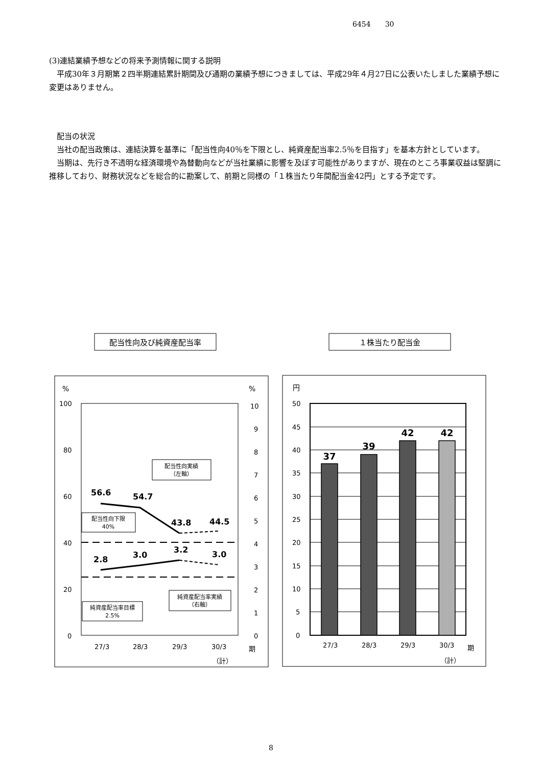6454　　30
(3)連結業績予想などの将来予測情報に関する説明
　平成30年３月期第２四半期連結累計期間及び通期の業績予想につきましては、平成29年４月27日に公表いたしました業績予想に変更はありません。
　配当の状況
　当社の配当政策は、連結決算を基準に「配当性向40％を下限とし、純資産配当率2.5％を目指す」を基本方針としています。
　当期は、先行き不透明な経済環境や為替動向などが当社業績に影響を及ぼす可能性がありますが、現在のところ事業収益は堅調に推移しており、財務状況などを総合的に勘案して、前期と同様の「１株当たり年間配当金42円」とする予定です。
配当性向及び純資産配当率
１株当たり配当金
%
%
100
80
60
40
20
0
10
9
8
7
6
5
4
3
2
1
0
27/3
28/3
29/3
30/3
期
（計）
56.6
54.7
43.8
44.5
2.8
3.0
3.2
3.0
配当性向実績
（左軸）
配当性向下限
40%
純資産配当率目標
2.5%
純資産配当率実績
（右軸）
円
50
45
40
35
30
25
20
15
10
5
0
27/3
28/3
29/3
30/3
期
（計）
37
39
42
42
8